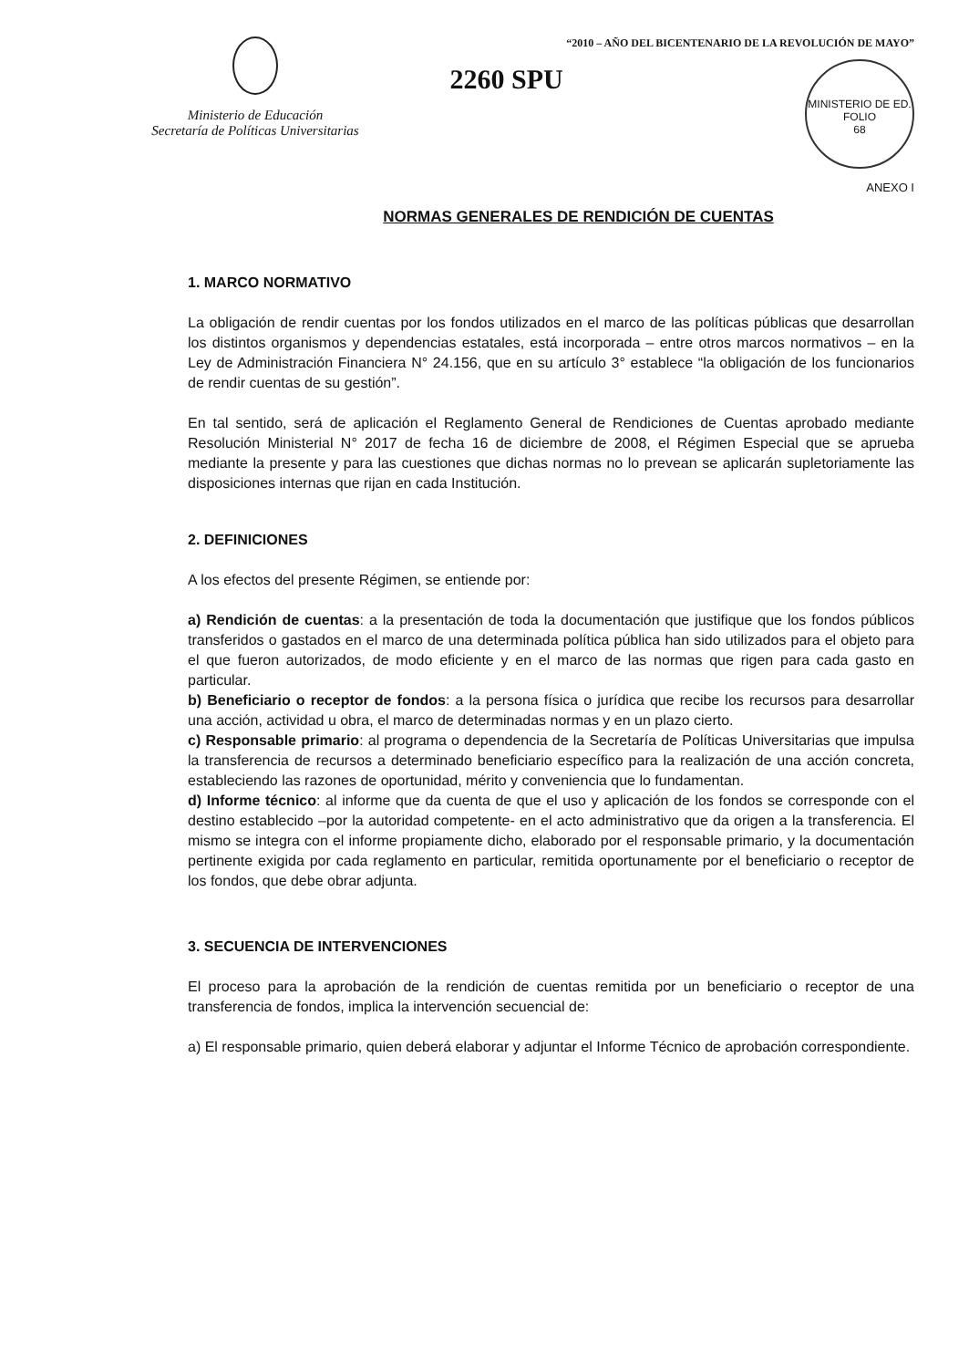Ministerio de Educación
Secretaría de Políticas Universitarias
2260 SPU
“2010 – AÑO DEL BICENTENARIO DE LA REVOLUCIÓN DE MAYO”
MINISTERIO DE ED.
FOLIO
68
ANEXO I
NORMAS GENERALES DE RENDICIÓN DE CUENTAS
1. MARCO NORMATIVO
La obligación de rendir cuentas por los fondos utilizados en el marco de las políticas públicas que desarrollan los distintos organismos y dependencias estatales, está incorporada – entre otros marcos normativos – en la Ley de Administración Financiera N° 24.156, que en su artículo 3° establece “la obligación de los funcionarios de rendir cuentas de su gestión”.
En tal sentido, será de aplicación el Reglamento General de Rendiciones de Cuentas aprobado mediante Resolución Ministerial N° 2017 de fecha 16 de diciembre de 2008, el Régimen Especial que se aprueba mediante la presente y para las cuestiones que dichas normas no lo prevean se aplicarán supletoriamente las disposiciones internas que rijan en cada Institución.
2. DEFINICIONES
A los efectos del presente Régimen, se entiende por:
a) Rendición de cuentas: a la presentación de toda la documentación que justifique que los fondos públicos transferidos o gastados en el marco de una determinada política pública han sido utilizados para el objeto para el que fueron autorizados, de modo eficiente y en el marco de las normas que rigen para cada gasto en particular.
b) Beneficiario o receptor de fondos: a la persona física o jurídica que recibe los recursos para desarrollar una acción, actividad u obra, el marco de determinadas normas y en un plazo cierto.
c) Responsable primario: al programa o dependencia de la Secretaría de Políticas Universitarias que impulsa la transferencia de recursos a determinado beneficiario específico para la realización de una acción concreta, estableciendo las razones de oportunidad, mérito y conveniencia que lo fundamentan.
d) Informe técnico: al informe que da cuenta de que el uso y aplicación de los fondos se corresponde con el destino establecido –por la autoridad competente- en el acto administrativo que da origen a la transferencia. El mismo se integra con el informe propiamente dicho, elaborado por el responsable primario, y la documentación pertinente exigida por cada reglamento en particular, remitida oportunamente por el beneficiario o receptor de los fondos, que debe obrar adjunta.
3. SECUENCIA DE INTERVENCIONES
El proceso para la aprobación de la rendición de cuentas remitida por un beneficiario o receptor de una transferencia de fondos, implica la intervención secuencial de:
a) El responsable primario, quien deberá elaborar y adjuntar el Informe Técnico de aprobación correspondiente.